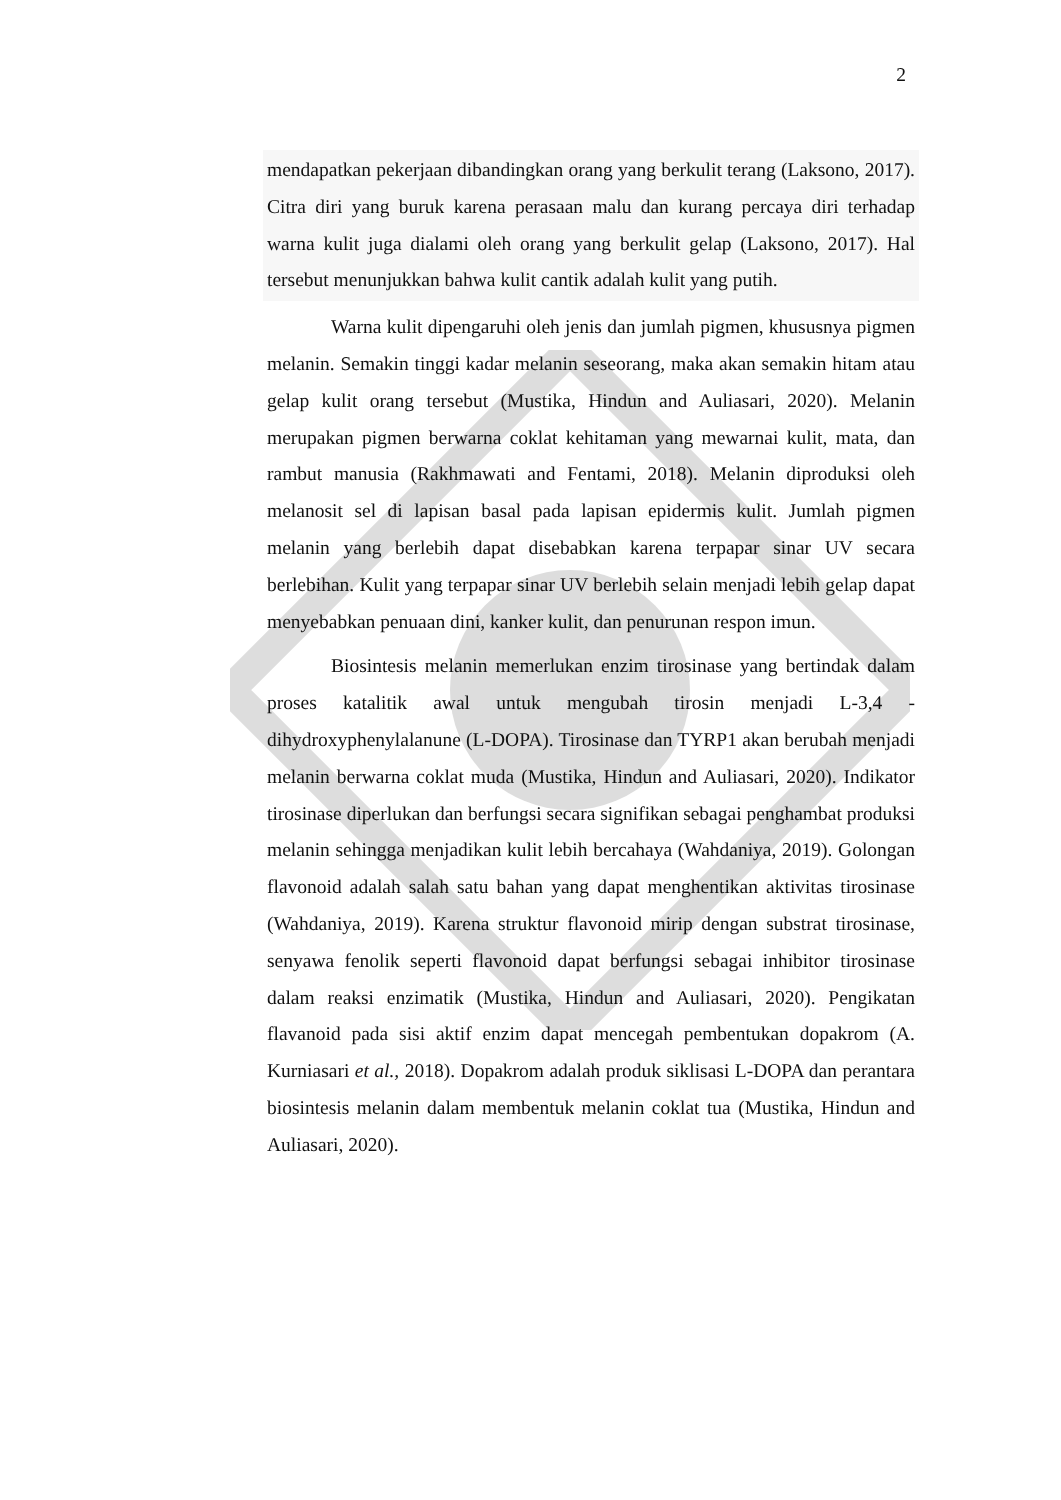2
mendapatkan pekerjaan dibandingkan orang yang berkulit terang (Laksono, 2017). Citra diri yang buruk karena perasaan malu dan kurang percaya diri terhadap warna kulit juga dialami oleh orang yang berkulit gelap (Laksono, 2017). Hal tersebut menunjukkan bahwa kulit cantik adalah kulit yang putih.
Warna kulit dipengaruhi oleh jenis dan jumlah pigmen, khususnya pigmen melanin. Semakin tinggi kadar melanin seseorang, maka akan semakin hitam atau gelap kulit orang tersebut (Mustika, Hindun and Auliasari, 2020). Melanin merupakan pigmen berwarna coklat kehitaman yang mewarnai kulit, mata, dan rambut manusia (Rakhmawati and Fentami, 2018). Melanin diproduksi oleh melanosit sel di lapisan basal pada lapisan epidermis kulit. Jumlah pigmen melanin yang berlebih dapat disebabkan karena terpapar sinar UV secara berlebihan. Kulit yang terpapar sinar UV berlebih selain menjadi lebih gelap dapat menyebabkan penuaan dini, kanker kulit, dan penurunan respon imun.
Biosintesis melanin memerlukan enzim tirosinase yang bertindak dalam proses katalitik awal untuk mengubah tirosin menjadi L-3,4 - dihydroxyphenylalanune (L-DOPA). Tirosinase dan TYRP1 akan berubah menjadi melanin berwarna coklat muda (Mustika, Hindun and Auliasari, 2020). Indikator tirosinase diperlukan dan berfungsi secara signifikan sebagai penghambat produksi melanin sehingga menjadikan kulit lebih bercahaya (Wahdaniya, 2019). Golongan flavonoid adalah salah satu bahan yang dapat menghentikan aktivitas tirosinase (Wahdaniya, 2019). Karena struktur flavonoid mirip dengan substrat tirosinase, senyawa fenolik seperti flavonoid dapat berfungsi sebagai inhibitor tirosinase dalam reaksi enzimatik (Mustika, Hindun and Auliasari, 2020). Pengikatan flavanoid pada sisi aktif enzim dapat mencegah pembentukan dopakrom (A. Kurniasari et al., 2018). Dopakrom adalah produk siklisasi L-DOPA dan perantara biosintesis melanin dalam membentuk melanin coklat tua (Mustika, Hindun and Auliasari, 2020).